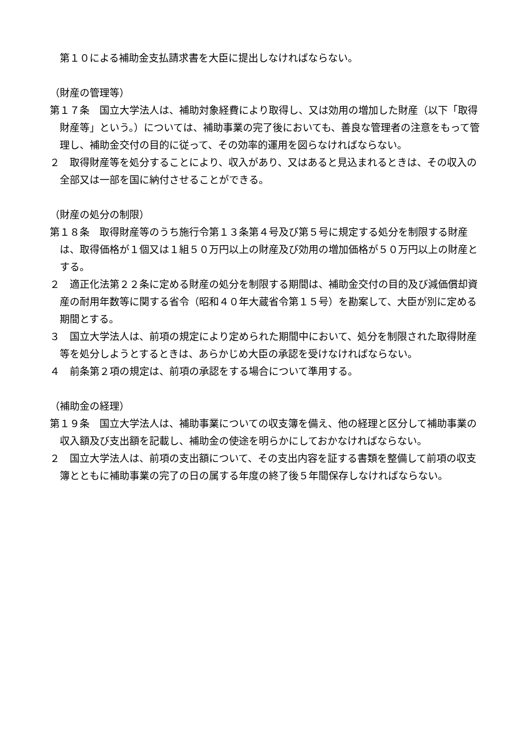第１０による補助金支払請求書を大臣に提出しなければならない。
（財産の管理等）
第１７条　国立大学法人は、補助対象経費により取得し、又は効用の増加した財産（以下「取得財産等」という。）については、補助事業の完了後においても、善良な管理者の注意をもって管理し、補助金交付の目的に従って、その効率的運用を図らなければならない。
２　取得財産等を処分することにより、収入があり、又はあると見込まれるときは、その収入の全部又は一部を国に納付させることができる。
（財産の処分の制限）
第１８条　取得財産等のうち施行令第１３条第４号及び第５号に規定する処分を制限する財産は、取得価格が１個又は１組５０万円以上の財産及び効用の増加価格が５０万円以上の財産とする。
２　適正化法第２２条に定める財産の処分を制限する期間は、補助金交付の目的及び減価償却資産の耐用年数等に関する省令（昭和４０年大蔵省令第１５号）を勘案して、大臣が別に定める期間とする。
３　国立大学法人は、前項の規定により定められた期間中において、処分を制限された取得財産等を処分しようとするときは、あらかじめ大臣の承認を受けなければならない。
４　前条第２項の規定は、前項の承認をする場合について準用する。
（補助金の経理）
第１９条　国立大学法人は、補助事業についての収支簿を備え、他の経理と区分して補助事業の収入額及び支出額を記載し、補助金の使途を明らかにしておかなければならない。
２　国立大学法人は、前項の支出額について、その支出内容を証する書類を整備して前項の収支簿とともに補助事業の完了の日の属する年度の終了後５年間保存しなければならない。